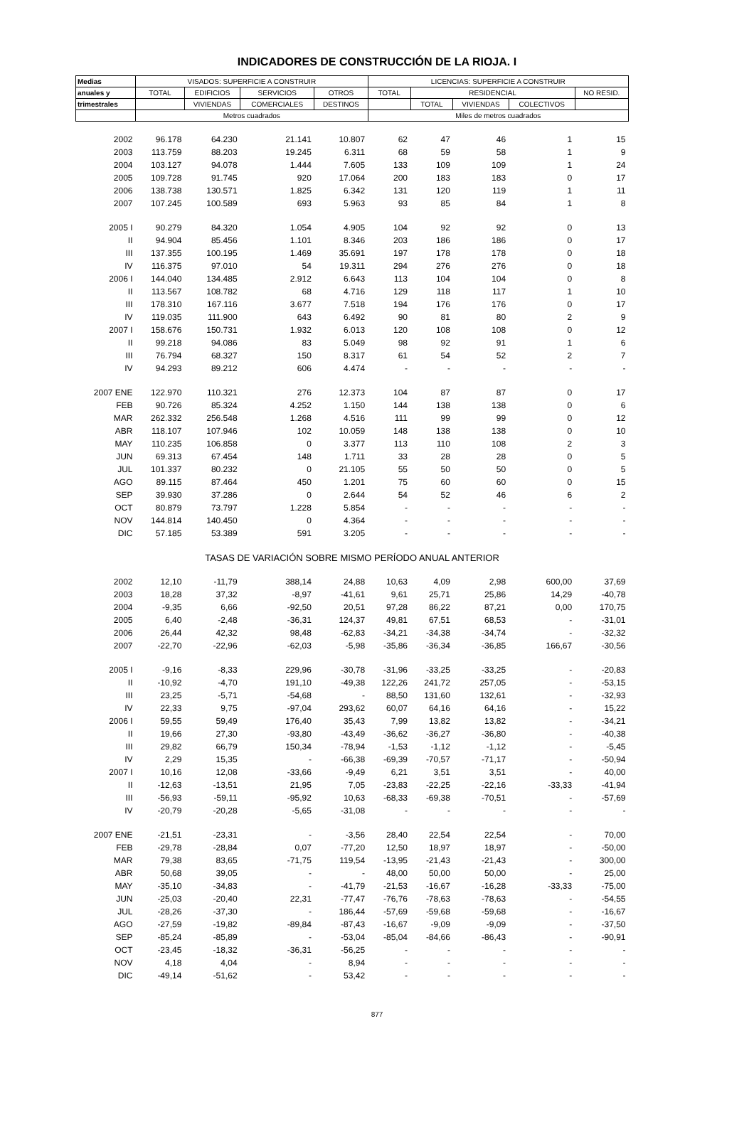INDICADORES DE CONSTRUCCIÓN DE LA RIOJA. I
| Medias | VISADOS: SUPERFICIE A CONSTRUIR | | | | LICENCIAS: SUPERFICIE A CONSTRUIR | | | | |
| --- | --- | --- | --- | --- | --- | --- | --- | --- | --- |
| anuales y | TOTAL | EDIFICIOS | SERVICIOS | OTROS | TOTAL | RESIDENCIAL | | | NO RESID. |
| trimestrales | | VIVIENDAS | COMERCIALES | DESTINOS | | TOTAL | VIVIENDAS | COLECTIVOS | |
| | Metros cuadrados | | | | Miles de metros cuadrados | | | | |
| 2002 | 96.178 | 64.230 | 21.141 | 10.807 | 62 | 47 | 46 | 1 | 15 |
| 2003 | 113.759 | 88.203 | 19.245 | 6.311 | 68 | 59 | 58 | 1 | 9 |
| 2004 | 103.127 | 94.078 | 1.444 | 7.605 | 133 | 109 | 109 | 1 | 24 |
| 2005 | 109.728 | 91.745 | 920 | 17.064 | 200 | 183 | 183 | 0 | 17 |
| 2006 | 138.738 | 130.571 | 1.825 | 6.342 | 131 | 120 | 119 | 1 | 11 |
| 2007 | 107.245 | 100.589 | 693 | 5.963 | 93 | 85 | 84 | 1 | 8 |
| 2005 I | 90.279 | 84.320 | 1.054 | 4.905 | 104 | 92 | 92 | 0 | 13 |
| II | 94.904 | 85.456 | 1.101 | 8.346 | 203 | 186 | 186 | 0 | 17 |
| III | 137.355 | 100.195 | 1.469 | 35.691 | 197 | 178 | 178 | 0 | 18 |
| IV | 116.375 | 97.010 | 54 | 19.311 | 294 | 276 | 276 | 0 | 18 |
| 2006 I | 144.040 | 134.485 | 2.912 | 6.643 | 113 | 104 | 104 | 0 | 8 |
| II | 113.567 | 108.782 | 68 | 4.716 | 129 | 118 | 117 | 1 | 10 |
| III | 178.310 | 167.116 | 3.677 | 7.518 | 194 | 176 | 176 | 0 | 17 |
| IV | 119.035 | 111.900 | 643 | 6.492 | 90 | 81 | 80 | 2 | 9 |
| 2007 I | 158.676 | 150.731 | 1.932 | 6.013 | 120 | 108 | 108 | 0 | 12 |
| II | 99.218 | 94.086 | 83 | 5.049 | 98 | 92 | 91 | 1 | 6 |
| III | 76.794 | 68.327 | 150 | 8.317 | 61 | 54 | 52 | 2 | 7 |
| IV | 94.293 | 89.212 | 606 | 4.474 | - | - | - | - | - |
| 2007 ENE | 122.970 | 110.321 | 276 | 12.373 | 104 | 87 | 87 | 0 | 17 |
| FEB | 90.726 | 85.324 | 4.252 | 1.150 | 144 | 138 | 138 | 0 | 6 |
| MAR | 262.332 | 256.548 | 1.268 | 4.516 | 111 | 99 | 99 | 0 | 12 |
| ABR | 118.107 | 107.946 | 102 | 10.059 | 148 | 138 | 138 | 0 | 10 |
| MAY | 110.235 | 106.858 | 0 | 3.377 | 113 | 110 | 108 | 2 | 3 |
| JUN | 69.313 | 67.454 | 148 | 1.711 | 33 | 28 | 28 | 0 | 5 |
| JUL | 101.337 | 80.232 | 0 | 21.105 | 55 | 50 | 50 | 0 | 5 |
| AGO | 89.115 | 87.464 | 450 | 1.201 | 75 | 60 | 60 | 0 | 15 |
| SEP | 39.930 | 37.286 | 0 | 2.644 | 54 | 52 | 46 | 6 | 2 |
| OCT | 80.879 | 73.797 | 1.228 | 5.854 | - | - | - | - | - |
| NOV | 144.814 | 140.450 | 0 | 4.364 | - | - | - | - | - |
| DIC | 57.185 | 53.389 | 591 | 3.205 | - | - | - | - | - |
| TASAS DE VARIACIÓN SOBRE MISMO PERÍODO ANUAL ANTERIOR | | | | | | | | | |
| 2002 | 12,10 | -11,79 | 388,14 | 24,88 | 10,63 | 4,09 | 2,98 | 600,00 | 37,69 |
| 2003 | 18,28 | 37,32 | -8,97 | -41,61 | 9,61 | 25,71 | 25,86 | 14,29 | -40,78 |
| 2004 | -9,35 | 6,66 | -92,50 | 20,51 | 97,28 | 86,22 | 87,21 | 0,00 | 170,75 |
| 2005 | 6,40 | -2,48 | -36,31 | 124,37 | 49,81 | 67,51 | 68,53 | - | -31,01 |
| 2006 | 26,44 | 42,32 | 98,48 | -62,83 | -34,21 | -34,38 | -34,74 | - | -32,32 |
| 2007 | -22,70 | -22,96 | -62,03 | -5,98 | -35,86 | -36,34 | -36,85 | 166,67 | -30,56 |
| 2005 I | -9,16 | -8,33 | 229,96 | -30,78 | -31,96 | -33,25 | -33,25 | - | -20,83 |
| II | -10,92 | -4,70 | 191,10 | -49,38 | 122,26 | 241,72 | 257,05 | - | -53,15 |
| III | 23,25 | -5,71 | -54,68 | - | 88,50 | 131,60 | 132,61 | - | -32,93 |
| IV | 22,33 | 9,75 | -97,04 | 293,62 | 60,07 | 64,16 | 64,16 | - | 15,22 |
| 2006 I | 59,55 | 59,49 | 176,40 | 35,43 | 7,99 | 13,82 | 13,82 | - | -34,21 |
| II | 19,66 | 27,30 | -93,80 | -43,49 | -36,62 | -36,27 | -36,80 | - | -40,38 |
| III | 29,82 | 66,79 | 150,34 | -78,94 | -1,53 | -1,12 | -1,12 | - | -5,45 |
| IV | 2,29 | 15,35 | - | -66,38 | -69,39 | -70,57 | -71,17 | - | -50,94 |
| 2007 I | 10,16 | 12,08 | -33,66 | -9,49 | 6,21 | 3,51 | 3,51 | - | 40,00 |
| II | -12,63 | -13,51 | 21,95 | 7,05 | -23,83 | -22,25 | -22,16 | -33,33 | -41,94 |
| III | -56,93 | -59,11 | -95,92 | 10,63 | -68,33 | -69,38 | -70,51 | - | -57,69 |
| IV | -20,79 | -20,28 | -5,65 | -31,08 | - | - | - | - | - |
| 2007 ENE | -21,51 | -23,31 | - | -3,56 | 28,40 | 22,54 | 22,54 | - | 70,00 |
| FEB | -29,78 | -28,84 | 0,07 | -77,20 | 12,50 | 18,97 | 18,97 | - | -50,00 |
| MAR | 79,38 | 83,65 | -71,75 | 119,54 | -13,95 | -21,43 | -21,43 | - | 300,00 |
| ABR | 50,68 | 39,05 | - | - | 48,00 | 50,00 | 50,00 | - | 25,00 |
| MAY | -35,10 | -34,83 | - | -41,79 | -21,53 | -16,67 | -16,28 | -33,33 | -75,00 |
| JUN | -25,03 | -20,40 | 22,31 | -77,47 | -76,76 | -78,63 | -78,63 | - | -54,55 |
| JUL | -28,26 | -37,30 | - | 186,44 | -57,69 | -59,68 | -59,68 | - | -16,67 |
| AGO | -27,59 | -19,82 | -89,84 | -87,43 | -16,67 | -9,09 | -9,09 | - | -37,50 |
| SEP | -85,24 | -85,89 | - | -53,04 | -85,04 | -84,66 | -86,43 | - | -90,91 |
| OCT | -23,45 | -18,32 | -36,31 | -56,25 | - | - | - | - | - |
| NOV | 4,18 | 4,04 | - | 8,94 | - | - | - | - | - |
| DIC | -49,14 | -51,62 | - | 53,42 | - | - | - | - | - |
877